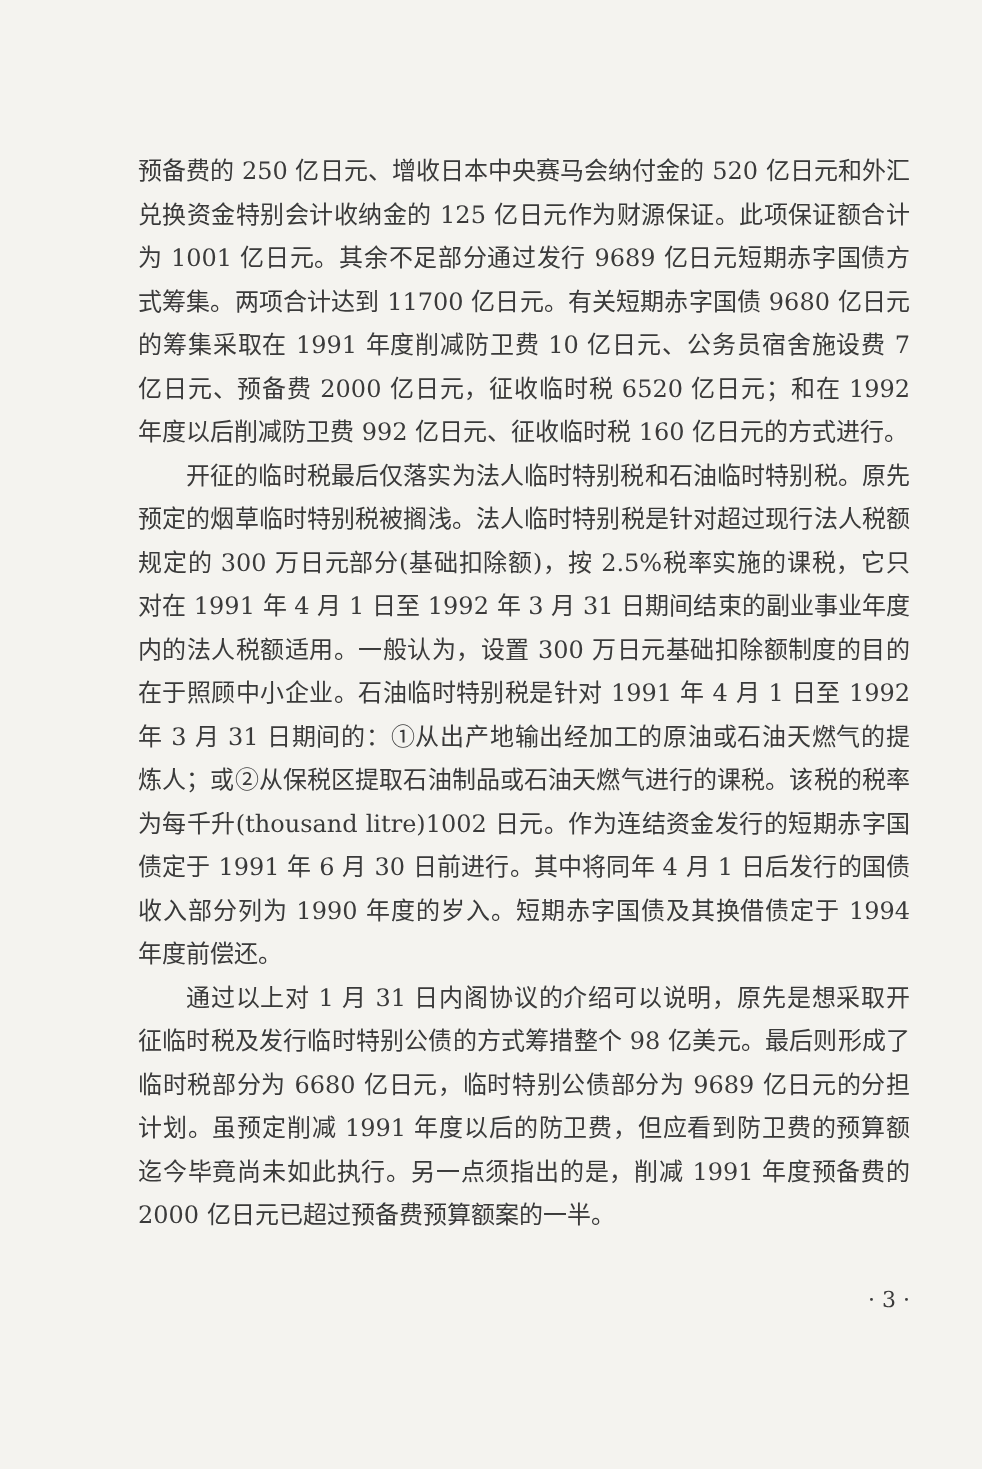预备费的 250 亿日元、增收日本中央赛马会纳付金的 520 亿日元和外汇兑换资金特别会计收纳金的 125 亿日元作为财源保证。此项保证额合计为 1001 亿日元。其余不足部分通过发行 9689 亿日元短期赤字国债方式筹集。两项合计达到 11700 亿日元。有关短期赤字国债 9680 亿日元的筹集采取在 1991 年度削减防卫费 10 亿日元、公务员宿舍施设费 7 亿日元、预备费 2000 亿日元，征收临时税 6520 亿日元；和在 1992 年度以后削减防卫费 992 亿日元、征收临时税 160 亿日元的方式进行。
开征的临时税最后仅落实为法人临时特别税和石油临时特别税。原先预定的烟草临时特别税被搁浅。法人临时特别税是针对超过现行法人税额规定的 300 万日元部分(基础扣除额)，按 2.5%税率实施的课税，它只对在 1991 年 4 月 1 日至 1992 年 3 月 31 日期间结束的副业事业年度内的法人税额适用。一般认为，设置 300 万日元基础扣除额制度的目的在于照顾中小企业。石油临时特别税是针对 1991 年 4 月 1 日至 1992 年 3 月 31 日期间的：①从出产地输出经加工的原油或石油天燃气的提炼人；或②从保税区提取石油制品或石油天燃气进行的课税。该税的税率为每千升(thousand litre)1002 日元。作为连结资金发行的短期赤字国债定于 1991 年 6 月 30 日前进行。其中将同年 4 月 1 日后发行的国债收入部分列为 1990 年度的岁入。短期赤字国债及其换借债定于 1994 年度前偿还。
通过以上对 1 月 31 日内阁协议的介绍可以说明，原先是想采取开征临时税及发行临时特别公债的方式筹措整个 98 亿美元。最后则形成了临时税部分为 6680 亿日元，临时特别公债部分为 9689 亿日元的分担计划。虽预定削减 1991 年度以后的防卫费，但应看到防卫费的预算额迄今毕竟尚未如此执行。另一点须指出的是，削减 1991 年度预备费的 2000 亿日元已超过预备费预算额案的一半。
· 3 ·